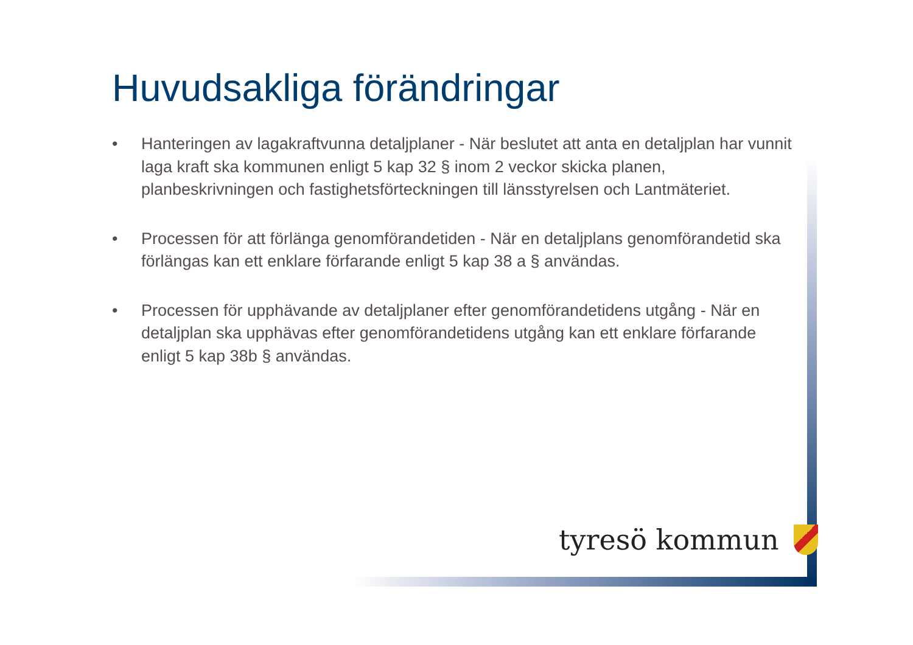Huvudsakliga förändringar
• Hanteringen av lagakraftvunna detaljplaner - När beslutet att anta en detaljplan har vunnit laga kraft ska kommunen enligt 5 kap 32 § inom 2 veckor skicka planen, planbeskrivningen och fastighetsförteckningen till länsstyrelsen och Lantmäteriet.
• Processen för att förlänga genomförandetiden - När en detaljplans genomförandetid ska förlängas kan ett enklare förfarande enligt 5 kap 38 a § användas.
• Processen för upphävande av detaljplaner efter genomförandetidens utgång - När en detaljplan ska upphävas efter genomförandetidens utgång kan ett enklare förfarande enligt 5 kap 38b § användas.
tyresö kommun